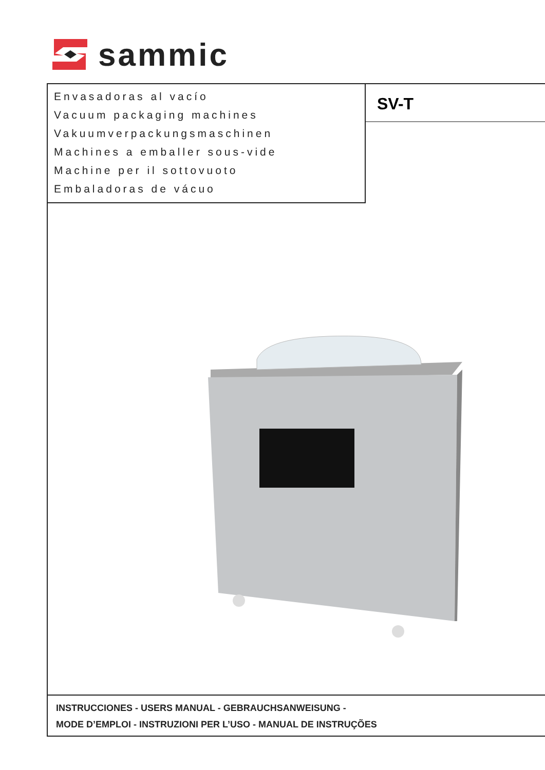sammic
Envasadoras al vacío
Vacuum packaging machines
Vakuumverpackungsmaschinen
Machines a emballer sous-vide
Machine per il sottovuoto
Embaladoras de vácuo
SV-T
INSTRUCCIONES - USERS MANUAL - GEBRAUCHSANWEISUNG -
MODE D’EMPLOI - INSTRUZIONI PER L’USO - MANUAL DE INSTRUÇÕES